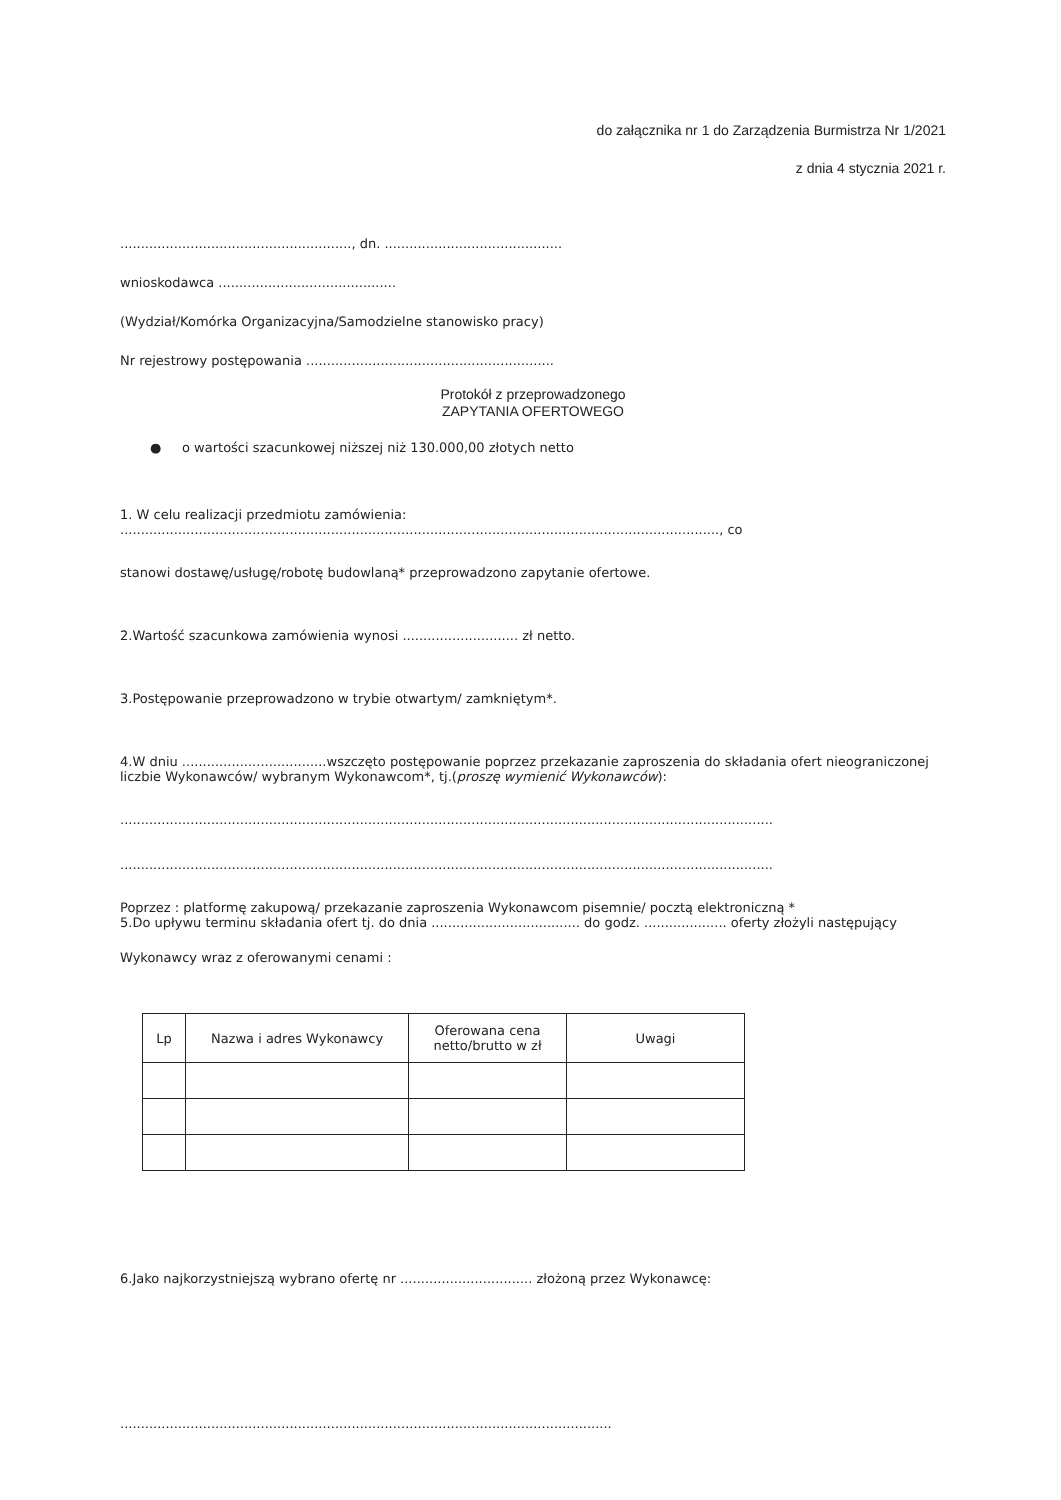do załącznika nr 1 do Zarządzenia Burmistrza Nr 1/2021
z dnia 4 stycznia 2021 r.
........................................................, dn. ...........................................
wnioskodawca ...........................................
(Wydział/Komórka Organizacyjna/Samodzielne stanowisko pracy)
Nr rejestrowy postępowania ............................................................
Protokół z przeprowadzonego
ZAPYTANIA OFERTOWEGO
● o wartości szacunkowej niższej niż 130.000,00 złotych netto
1. W celu realizacji przedmiotu zamówienia: ................................................................................................................................................., co
stanowi dostawę/usługę/robotę budowlaną* przeprowadzono zapytanie ofertowe.
2.Wartość szacunkowa zamówienia wynosi ............................ zł netto.
3.Postępowanie przeprowadzono w trybie otwartym/ zamkniętym*.
4.W dniu ...................................wszczęto postępowanie poprzez przekazanie zaproszenia do składania ofert nieograniczonej liczbie Wykonawców/ wybranym Wykonawcom*, tj.(proszę wymienić Wykonawców):
..............................................................................................................................................................
..............................................................................................................................................................
Poprzez : platformę zakupową/ przekazanie zaproszenia Wykonawcom pisemnie/ pocztą elektroniczną *
5.Do upływu terminu składania ofert tj. do dnia .................................... do godz. .................... oferty złożyli następujący
Wykonawcy wraz z oferowanymi cenami :
| Lp | Nazwa i adres Wykonawcy | Oferowana cena netto/brutto w zł | Uwagi |
| --- | --- | --- | --- |
6.Jako najkorzystniejszą wybrano ofertę nr ................................ złożoną przez Wykonawcę:
.......................................................................................................................